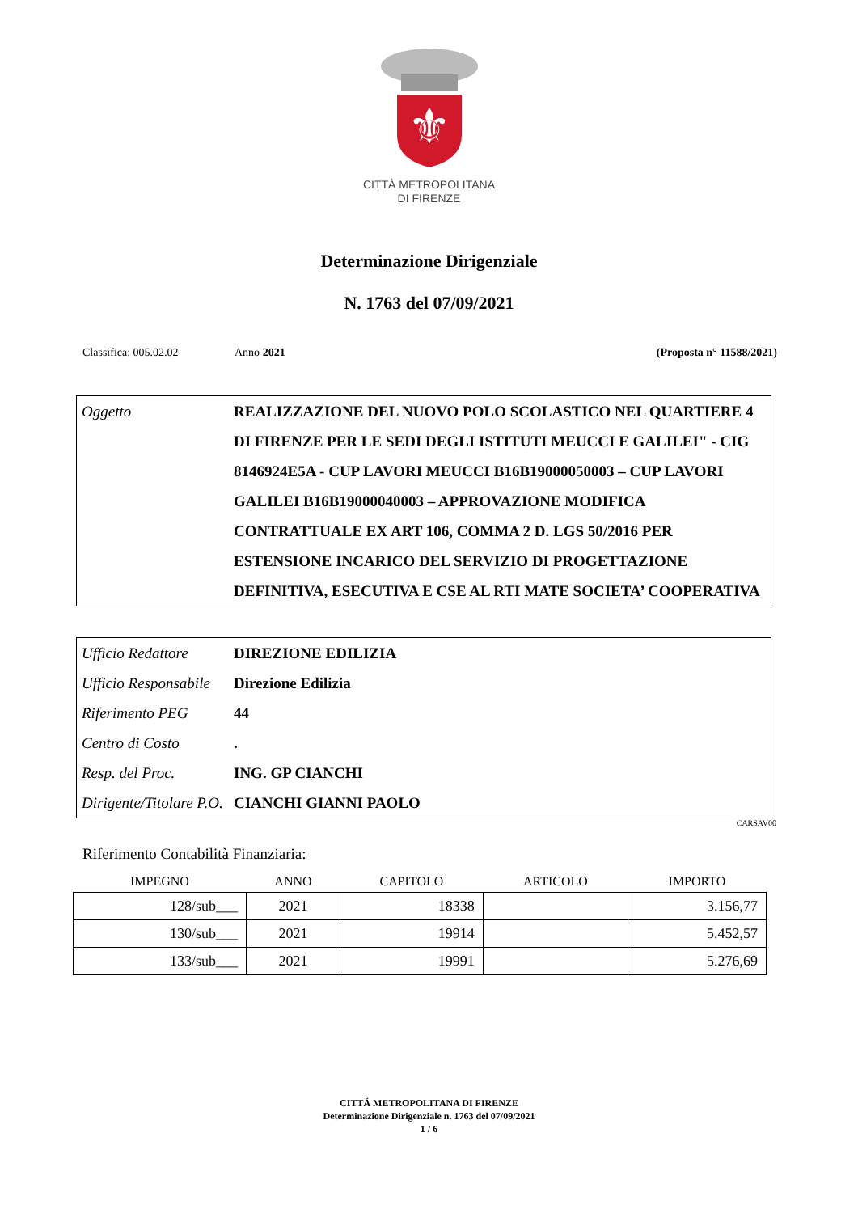⚜
CITTÀ METROPOLITANA
DI FIRENZE
Determinazione Dirigenziale
N. 1763 del 07/09/2021
Classifica: 005.02.02 Anno 2021 (Proposta n° 11588/2021)
| Oggetto | REALIZZAZIONE DEL NUOVO POLO SCOLASTICO NEL QUARTIERE 4 DI FIRENZE PER LE SEDI DEGLI ISTITUTI MEUCCI E GALILEI" - CIG 8146924E5A - CUP LAVORI MEUCCI B16B19000050003 – CUP LAVORI GALILEI B16B19000040003 – APPROVAZIONE MODIFICA CONTRATTUALE EX ART 106, COMMA 2 D. LGS 50/2016 PER ESTENSIONE INCARICO DEL SERVIZIO DI PROGETTAZIONE DEFINITIVA, ESECUTIVA E CSE AL RTI MATE SOCIETA’ COOPERATIVA |
| Ufficio Redattore | DIREZIONE EDILIZIA |
| Ufficio Responsabile | Direzione Edilizia |
| Riferimento PEG | 44 |
| Centro di Costo | . |
| Resp. del Proc. | ING. GP CIANCHI |
| Dirigente/Titolare P.O. | CIANCHI GIANNI PAOLO |
CARSAV00
Riferimento Contabilità Finanziaria:
| IMPEGNO | ANNO | CAPITOLO | ARTICOLO | IMPORTO |
| --- | --- | --- | --- | --- |
| 128/sub___ | 2021 | 18338 | | 3.156,77 |
| 130/sub___ | 2021 | 19914 | | 5.452,57 |
| 133/sub___ | 2021 | 19991 | | 5.276,69 |
CITTÁ METROPOLITANA DI FIRENZE
Determinazione Dirigenziale n. 1763 del 07/09/2021
1 / 6